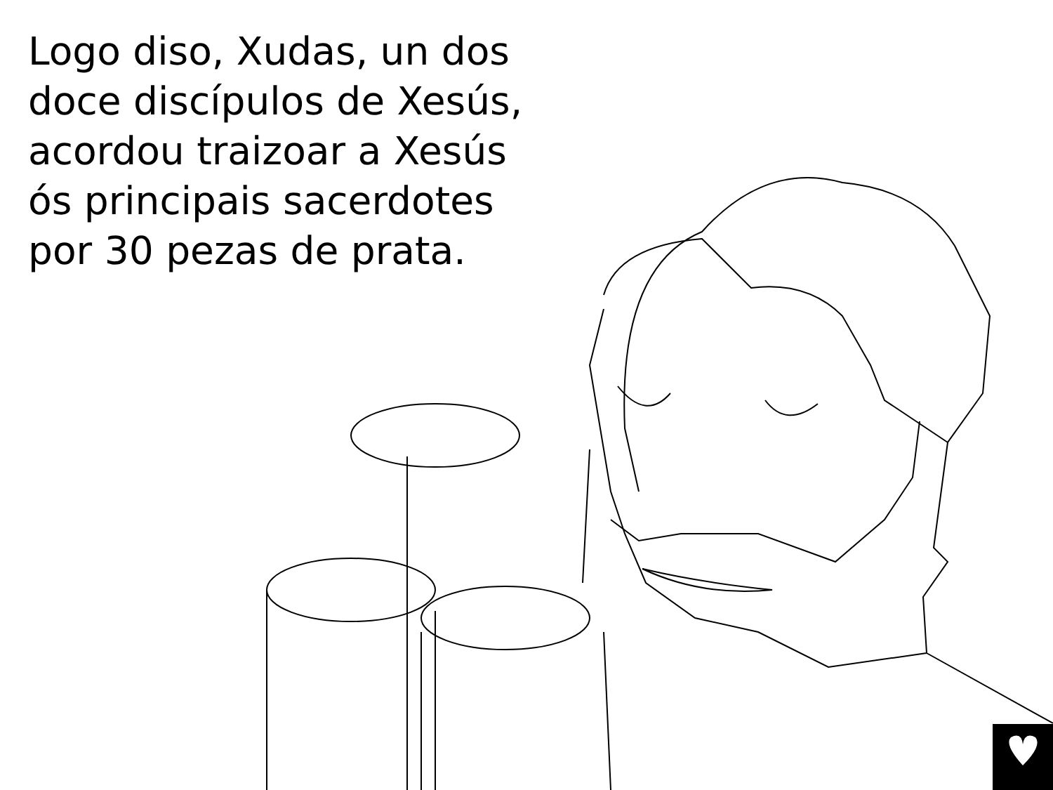Logo diso, Xudas, un dos doce discípulos de Xesús, acordou traizoar a Xesús ós principais sacerdotes por 30 pezas de prata.